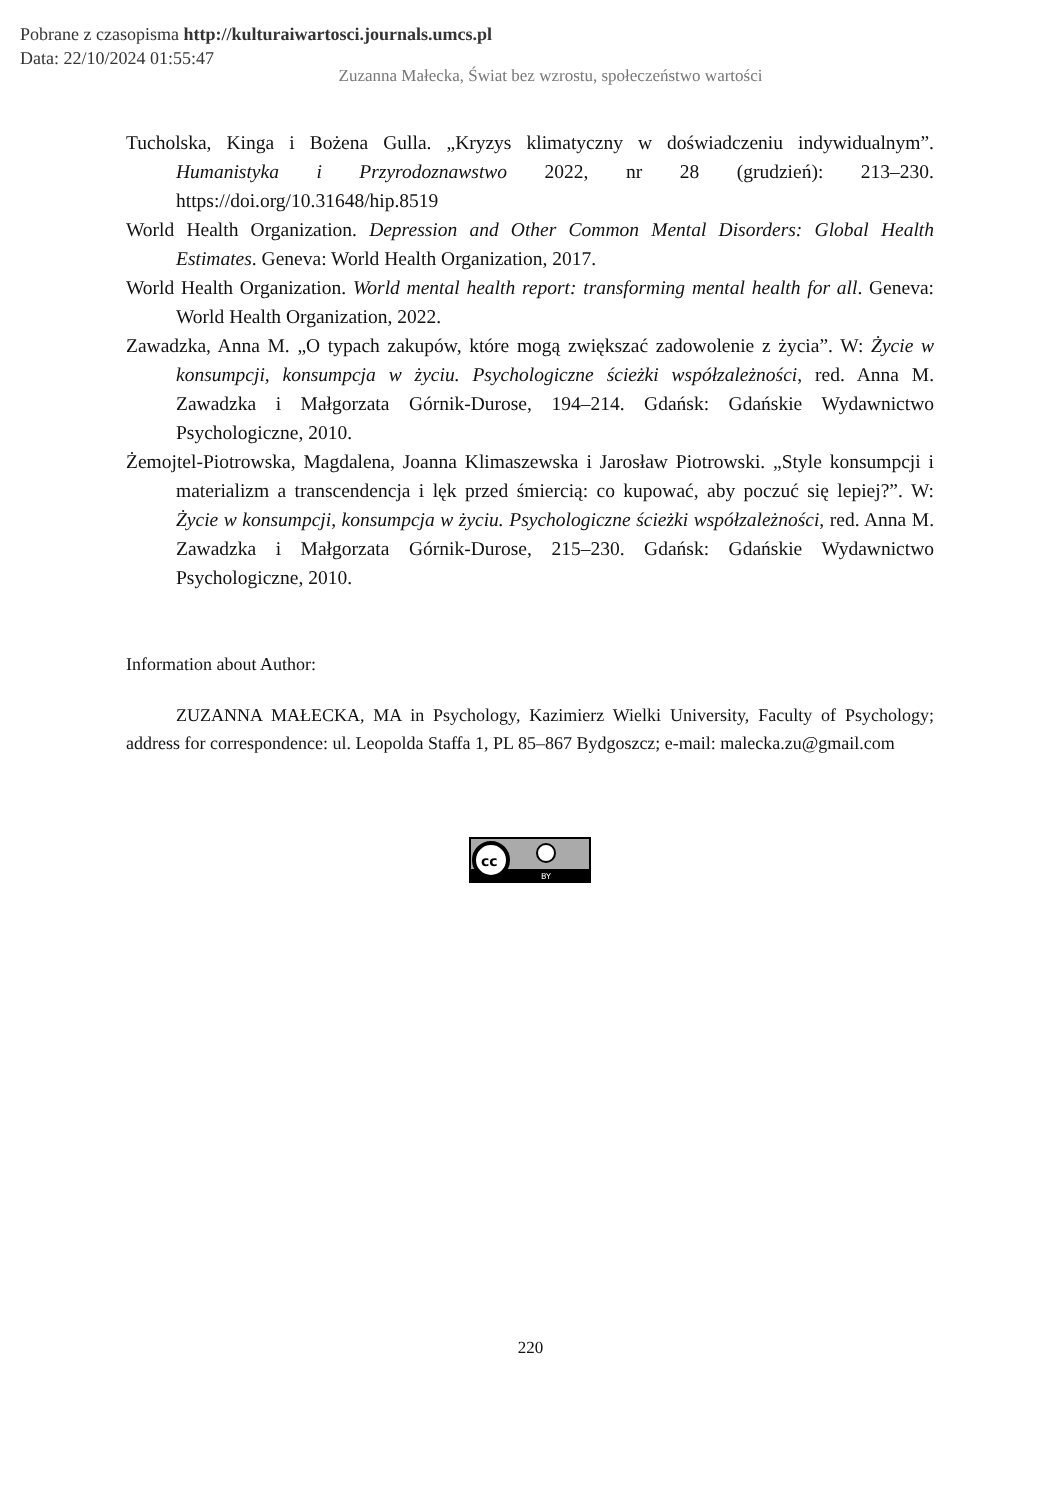Pobrane z czasopisma http://kulturaiwartosci.journals.umcs.pl
Data: 22/10/2024 01:55:47
Zuzanna Małecka, Świat bez wzrostu, społeczeństwo wartości
Tucholska, Kinga i Bożena Gulla. „Kryzys klimatyczny w doświadczeniu indywidualnym”. Humanistyka i Przyrodoznawstwo 2022, nr 28 (grudzień): 213–230. https://doi.org/10.31648/hip.8519
World Health Organization. Depression and Other Common Mental Disorders: Global Health Estimates. Geneva: World Health Organization, 2017.
World Health Organization. World mental health report: transforming mental health for all. Geneva: World Health Organization, 2022.
Zawadzka, Anna M. „O typach zakupów, które mogą zwiększać zadowolenie z życia”. W: Życie w konsumpcji, konsumpcja w życiu. Psychologiczne ścieżki współzależności, red. Anna M. Zawadzka i Małgorzata Górnik-Durose, 194–214. Gdańsk: Gdańskie Wydawnictwo Psychologiczne, 2010.
Żemojtel-Piotrowska, Magdalena, Joanna Klimaszewska i Jarosław Piotrowski. „Style konsumpcji i materializm a transcendencja i lęk przed śmiercią: co kupować, aby poczuć się lepiej?”. W: Życie w konsumpcji, konsumpcja w życiu. Psychologiczne ścieżki współzależności, red. Anna M. Zawadzka i Małgorzata Górnik-Durose, 215–230. Gdańsk: Gdańskie Wydawnictwo Psychologiczne, 2010.
Information about Author:
ZUZANNA MAŁECKA, MA in Psychology, Kazimierz Wielki University, Faculty of Psychology; address for correspondence: ul. Leopolda Staffa 1, PL 85–867 Bydgoszcz; e-mail: malecka.zu@gmail.com
cc
BY
220